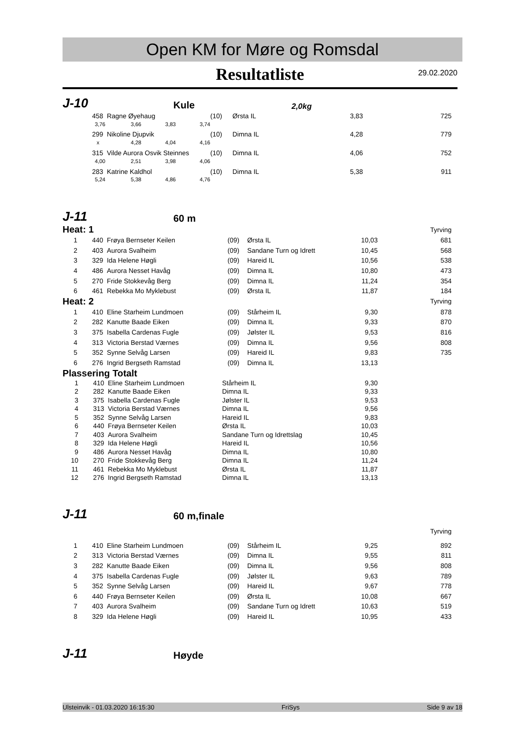Open KM for Møre og Romsdal
Resultatliste
29.02.2020
J-10
Kule
2,0kg
| 458 | Ragne Øyehaug | | | (10) | Ørsta IL | 3,83 | 725 |
| 3,76 | 3,66 | 3,83 | 3,74 | | | | |
| 299 | Nikoline Djupvik | | | (10) | Dimna IL | 4,28 | 779 |
| x | 4,28 | 4,04 | 4,16 | | | | |
| 315 | Vilde Aurora Osvik Steinnes | | | (10) | Dimna IL | 4,06 | 752 |
| 4,00 | 2,51 | 3,98 | 4,06 | | | | |
| 283 | Katrine Kaldhol | | | (10) | Dimna IL | 5,38 | 911 |
| 5,24 | 5,38 | 4,86 | 4,76 | | | | |
J-11
60 m
| Heat: 1 | | | | | | Tyrving |
| 1 | 440 | Frøya Bernseter Keilen | (09) | Ørsta IL | 10,03 | 681 |
| 2 | 403 | Aurora Svalheim | (09) | Sandane Turn og Idrett | 10,45 | 568 |
| 3 | 329 | Ida Helene Høgli | (09) | Hareid IL | 10,56 | 538 |
| 4 | 486 | Aurora Nesset Havåg | (09) | Dimna IL | 10,80 | 473 |
| 5 | 270 | Fride Stokkevåg Berg | (09) | Dimna IL | 11,24 | 354 |
| 6 | 461 | Rebekka Mo Myklebust | (09) | Ørsta IL | 11,87 | 184 |
| Heat: 2 | | | | | | Tyrving |
| 1 | 410 | Eline Starheim Lundmoen | (09) | Stårheim IL | 9,30 | 878 |
| 2 | 282 | Kanutte Baade Eiken | (09) | Dimna IL | 9,33 | 870 |
| 3 | 375 | Isabella Cardenas Fugle | (09) | Jølster IL | 9,53 | 816 |
| 4 | 313 | Victoria Berstad Værnes | (09) | Dimna IL | 9,56 | 808 |
| 5 | 352 | Synne Selvåg Larsen | (09) | Hareid IL | 9,83 | 735 |
| 6 | 276 | Ingrid Bergseth Ramstad | (09) | Dimna IL | 13,13 | |
Plassering Totalt
| 1 | 410 | Eline Starheim Lundmoen | Stårheim IL | 9,30 |
| 2 | 282 | Kanutte Baade Eiken | Dimna IL | 9,33 |
| 3 | 375 | Isabella Cardenas Fugle | Jølster IL | 9,53 |
| 4 | 313 | Victoria Berstad Værnes | Dimna IL | 9,56 |
| 5 | 352 | Synne Selvåg Larsen | Hareid IL | 9,83 |
| 6 | 440 | Frøya Bernseter Keilen | Ørsta IL | 10,03 |
| 7 | 403 | Aurora Svalheim | Sandane Turn og Idrettslag | 10,45 |
| 8 | 329 | Ida Helene Høgli | Hareid IL | 10,56 |
| 9 | 486 | Aurora Nesset Havåg | Dimna IL | 10,80 |
| 10 | 270 | Fride Stokkevåg Berg | Dimna IL | 11,24 |
| 11 | 461 | Rebekka Mo Myklebust | Ørsta IL | 11,87 |
| 12 | 276 | Ingrid Bergseth Ramstad | Dimna IL | 13,13 |
J-11
60 m,finale
| | | | | | | Tyrving |
| 1 | 410 | Eline Starheim Lundmoen | (09) | Stårheim IL | 9,25 | 892 |
| 2 | 313 | Victoria Berstad Værnes | (09) | Dimna IL | 9,55 | 811 |
| 3 | 282 | Kanutte Baade Eiken | (09) | Dimna IL | 9,56 | 808 |
| 4 | 375 | Isabella Cardenas Fugle | (09) | Jølster IL | 9,63 | 789 |
| 5 | 352 | Synne Selvåg Larsen | (09) | Hareid IL | 9,67 | 778 |
| 6 | 440 | Frøya Bernseter Keilen | (09) | Ørsta IL | 10,08 | 667 |
| 7 | 403 | Aurora Svalheim | (09) | Sandane Turn og Idrett | 10,63 | 519 |
| 8 | 329 | Ida Helene Høgli | (09) | Hareid IL | 10,95 | 433 |
J-11
Høyde
Ulsteinvik - 01.03.2020 16:15:30 FriSys Side 9 av 18